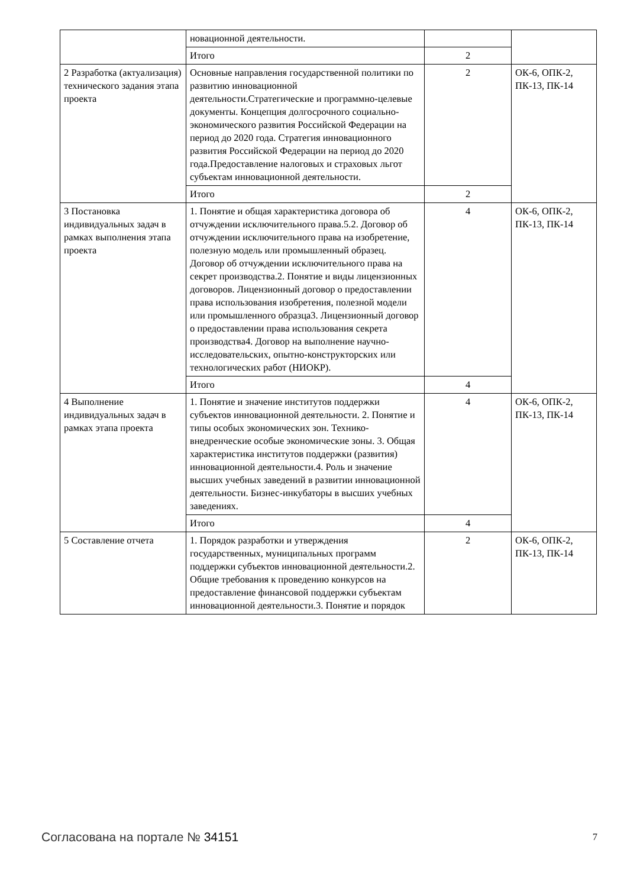| | новационной деятельности. | | |
| | Итого | 2 | |
| 2 Разработка (актуализация) технического задания этапа проекта | Основные направления государственной политики по развитию инновационной деятельности.Стратегические и программно-целевые документы. Концепция долгосрочного социально-экономического развития Российской Федерации на период до 2020 года. Стратегия инновационного развития Российской Федерации на период до 2020 года.Предоставление налоговых и страховых льгот субъектам инновационной деятельности. | 2 | ОК-6, ОПК-2, ПК-13, ПК-14 |
| | Итого | 2 | |
| 3 Постановка индивидуальных задач в рамках выполнения этапа проекта | 1. Понятие и общая характеристика договора об отчуждении исключительного права.5.2. Договор об отчуждении исключительного права на изобретение, полезную модель или промышленный образец. Договор об отчуждении исключительного права на секрет производства.2. Понятие и виды лицензионных договоров. Лицензионный договор о предоставлении права использования изобретения, полезной модели или промышленного образца3. Лицензионный договор о предоставлении права использования секрета производства4. Договор на выполнение научно-исследовательских, опытно-конструкторских или технологических работ (НИОКР). | 4 | ОК-6, ОПК-2, ПК-13, ПК-14 |
| | Итого | 4 | |
| 4 Выполнение индивидуальных задач в рамках этапа проекта | 1. Понятие и значение институтов поддержки субъектов инновационной деятельности. 2. Понятие и типы особых экономических зон. Технико-внедренческие особые экономические зоны. 3. Общая характеристика институтов поддержки (развития) инновационной деятельности.4. Роль и значение высших учебных заведений в развитии инновационной деятельности. Бизнес-инкубаторы в высших учебных заведениях. | 4 | ОК-6, ОПК-2, ПК-13, ПК-14 |
| | Итого | 4 | |
| 5 Составление отчета | 1. Порядок разработки и утверждения государственных, муниципальных программ поддержки субъектов инновационной деятельности.2. Общие требования к проведению конкурсов на предоставление финансовой поддержки субъектам инновационной деятельности.3. Понятие и порядок | 2 | ОК-6, ОПК-2, ПК-13, ПК-14 |
Согласована на портале № 34151 7